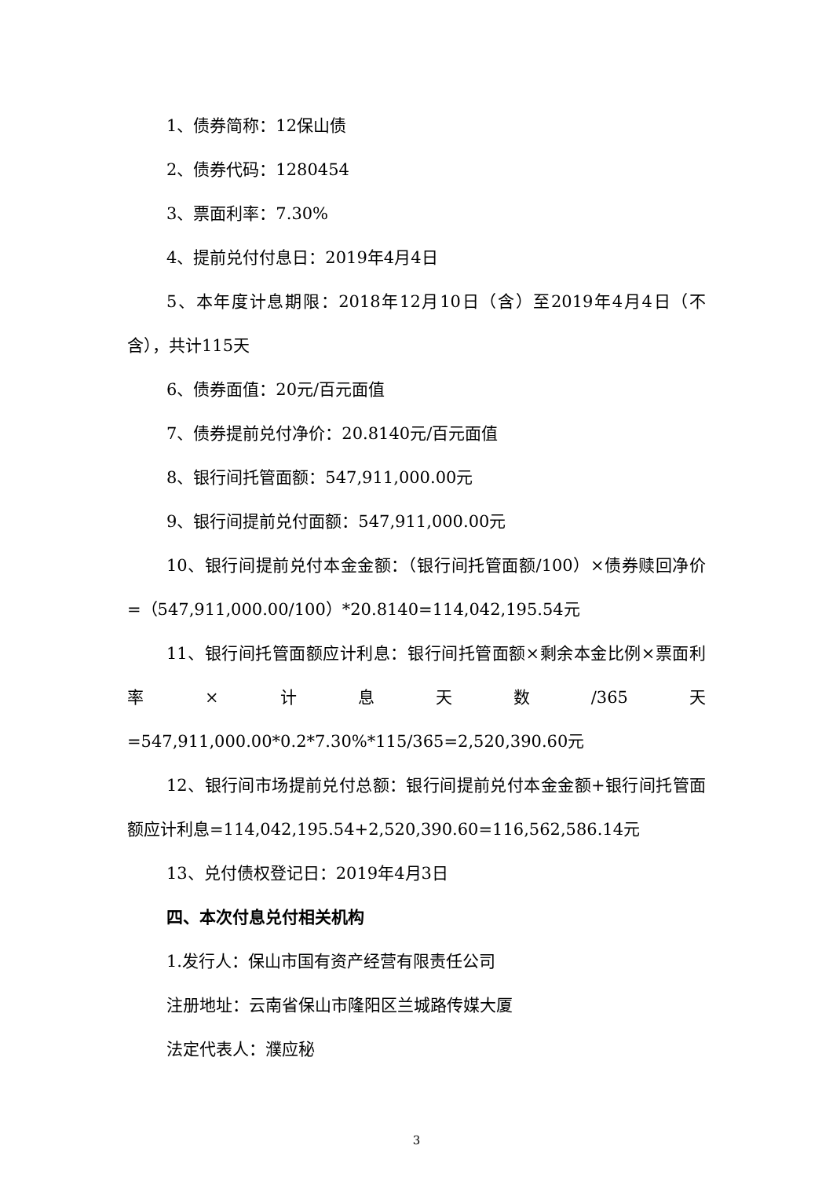1、债券简称：12保山债
2、债券代码：1280454
3、票面利率：7.30%
4、提前兑付付息日：2019年4月4日
5、本年度计息期限：2018年12月10日（含）至2019年4月4日（不含），共计115天
6、债券面值：20元/百元面值
7、债券提前兑付净价：20.8140元/百元面值
8、银行间托管面额：547,911,000.00元
9、银行间提前兑付面额：547,911,000.00元
10、银行间提前兑付本金金额：（银行间托管面额/100）×债券赎回净价=（547,911,000.00/100）*20.8140=114,042,195.54元
11、银行间托管面额应计利息：银行间托管面额×剩余本金比例×票面利率×计息天数/365天=547,911,000.00*0.2*7.30%*115/365=2,520,390.60元
12、银行间市场提前兑付总额：银行间提前兑付本金金额+银行间托管面额应计利息=114,042,195.54+2,520,390.60=116,562,586.14元
13、兑付债权登记日：2019年4月3日
四、本次付息兑付相关机构
1.发行人：保山市国有资产经营有限责任公司
注册地址：云南省保山市隆阳区兰城路传媒大厦
法定代表人：濮应秘
3